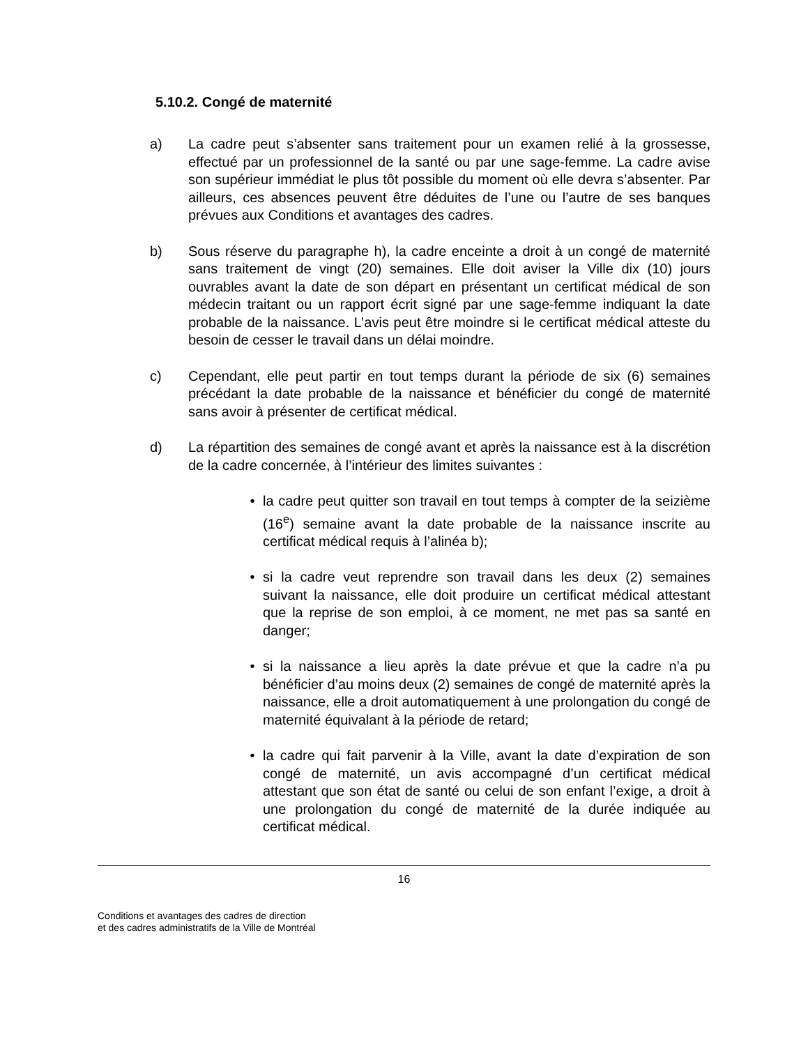5.10.2. Congé de maternité
a) La cadre peut s’absenter sans traitement pour un examen relié à la grossesse, effectué par un professionnel de la santé ou par une sage-femme. La cadre avise son supérieur immédiat le plus tôt possible du moment où elle devra s’absenter. Par ailleurs, ces absences peuvent être déduites de l’une ou l’autre de ses banques prévues aux Conditions et avantages des cadres.
b) Sous réserve du paragraphe h), la cadre enceinte a droit à un congé de maternité sans traitement de vingt (20) semaines. Elle doit aviser la Ville dix (10) jours ouvrables avant la date de son départ en présentant un certificat médical de son médecin traitant ou un rapport écrit signé par une sage-femme indiquant la date probable de la naissance. L’avis peut être moindre si le certificat médical atteste du besoin de cesser le travail dans un délai moindre.
c) Cependant, elle peut partir en tout temps durant la période de six (6) semaines précédant la date probable de la naissance et bénéficier du congé de maternité sans avoir à présenter de certificat médical.
d) La répartition des semaines de congé avant et après la naissance est à la discrétion de la cadre concernée, à l’intérieur des limites suivantes :
• la cadre peut quitter son travail en tout temps à compter de la seizième (16<sup>e</sup>) semaine avant la date probable de la naissance inscrite au certificat médical requis à l’alinéa b);
• si la cadre veut reprendre son travail dans les deux (2) semaines suivant la naissance, elle doit produire un certificat médical attestant que la reprise de son emploi, à ce moment, ne met pas sa santé en danger;
• si la naissance a lieu après la date prévue et que la cadre n’a pu bénéficier d’au moins deux (2) semaines de congé de maternité après la naissance, elle a droit automatiquement à une prolongation du congé de maternité équivalant à la période de retard;
• la cadre qui fait parvenir à la Ville, avant la date d’expiration de son congé de maternité, un avis accompagné d’un certificat médical attestant que son état de santé ou celui de son enfant l’exige, a droit à une prolongation du congé de maternité de la durée indiquée au certificat médical.
16
Conditions et avantages des cadres de direction
et des cadres administratifs de la Ville de Montréal